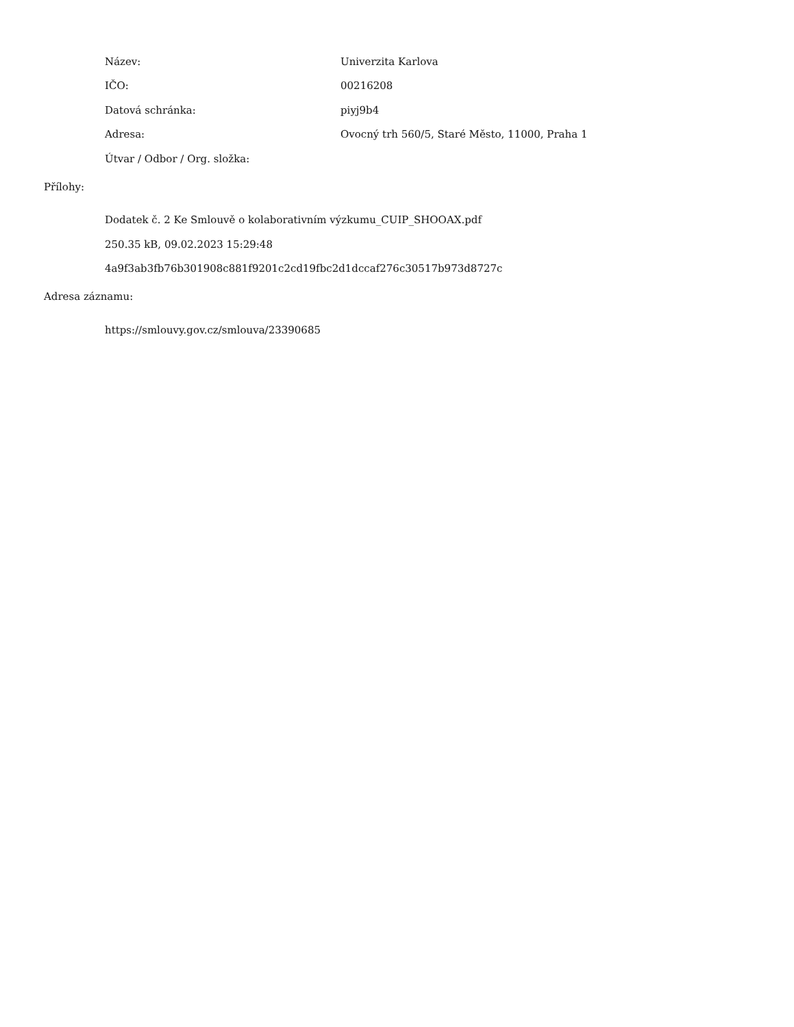Název: Univerzita Karlova
IČO: 00216208
Datová schránka: piyj9b4
Adresa:
Ovocný trh 560/5, Staré Město, 11000, Praha 1
Útvar / Odbor / Org. složka:
Přílohy:
Dodatek č. 2 Ke Smlouvě o kolaborativním výzkumu_CUIP_SHOOAX.pdf
250.35 kB, 09.02.2023 15:29:48
4a9f3ab3fb76b301908c881f9201c2cd19fbc2d1dccaf276c30517b973d8727c
Adresa záznamu:
https://smlouvy.gov.cz/smlouva/23390685